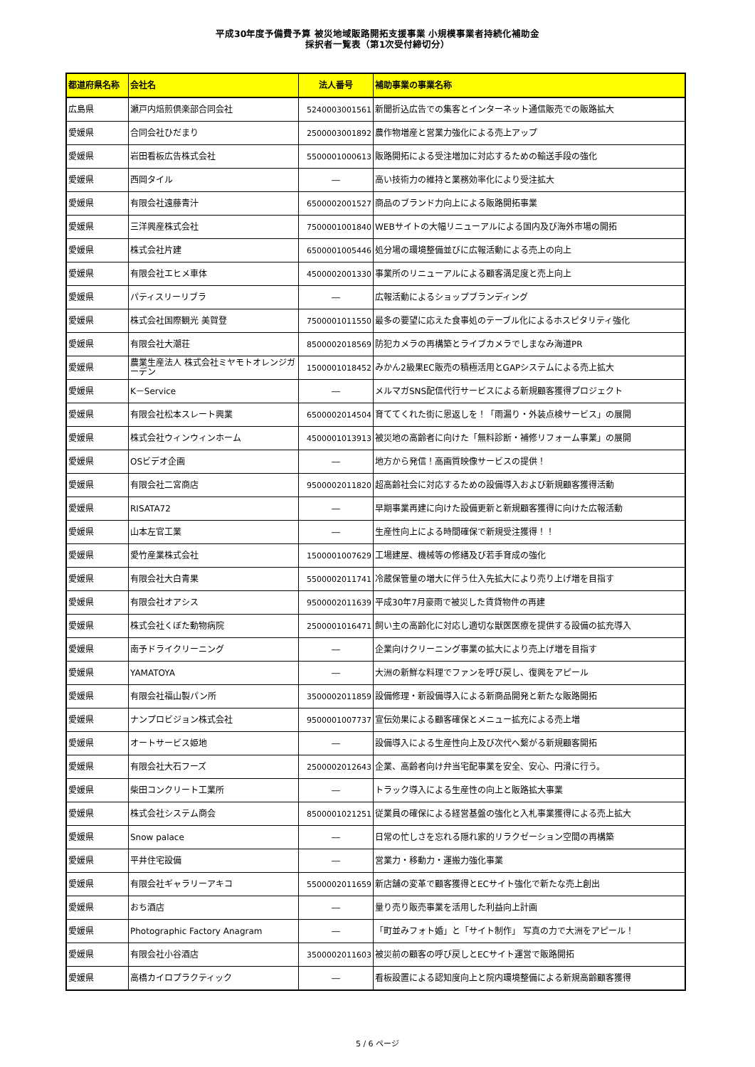平成30年度予備費予算 被災地域販路開拓支援事業 小規模事業者持続化補助金
採択者一覧表（第1次受付締切分）
| 都道府県名称 | 会社名 | 法人番号 | 補助事業の事業名称 |
| --- | --- | --- | --- |
| 広島県 | 瀬戸内焙煎倶楽部合同会社 | 5240003001561 | 新聞折込広告での集客とインターネット通信販売での販路拡大 |
| 愛媛県 | 合同会社ひだまり | 2500003001892 | 農作物増産と営業力強化による売上アップ |
| 愛媛県 | 岩田看板広告株式会社 | 5500001000613 | 販路開拓による受注増加に対応するための輸送手段の強化 |
| 愛媛県 | 西岡タイル | ― | 高い技術力の維持と業務効率化により受注拡大 |
| 愛媛県 | 有限会社遠藤青汁 | 6500002001527 | 商品のブランド力向上による販路開拓事業 |
| 愛媛県 | 三洋興産株式会社 | 7500001001840 | WEBサイトの大幅リニューアルによる国内及び海外市場の開拓 |
| 愛媛県 | 株式会社片建 | 6500001005446 | 処分場の環境整備並びに広報活動による売上の向上 |
| 愛媛県 | 有限会社エヒメ車体 | 4500002001330 | 事業所のリニューアルによる顧客満足度と売上向上 |
| 愛媛県 | パティスリーリブラ | ― | 広報活動によるショップブランディング |
| 愛媛県 | 株式会社国際観光 美賀登 | 7500001011550 | 最多の要望に応えた食事処のテーブル化によるホスピタリティ強化 |
| 愛媛県 | 有限会社大潮荘 | 8500002018569 | 防犯カメラの再構築とライブカメラでしまなみ海道PR |
| 愛媛県 | 農業生産法人 株式会社ミヤモトオレンジガーデン | 1500001018452 | みかん2級果EC販売の積極活用とGAPシステムによる売上拡大 |
| 愛媛県 | K－Service | ― | メルマガSNS配信代行サービスによる新規顧客獲得プロジェクト |
| 愛媛県 | 有限会社松本スレート興業 | 6500002014504 | 育ててくれた街に恩返しを！「雨漏り・外装点検サービス」の展開 |
| 愛媛県 | 株式会社ウィンウィンホーム | 4500001013913 | 被災地の高齢者に向けた「無料診断・補修リフォーム事業」の展開 |
| 愛媛県 | OSビデオ企画 | ― | 地方から発信！高画質映像サービスの提供！ |
| 愛媛県 | 有限会社二宮商店 | 9500002011820 | 超高齢社会に対応するための設備導入および新規顧客獲得活動 |
| 愛媛県 | RISATA72 | ― | 早期事業再建に向けた設備更新と新規顧客獲得に向けた広報活動 |
| 愛媛県 | 山本左官工業 | ― | 生産性向上による時間確保で新規受注獲得！！ |
| 愛媛県 | 愛竹産業株式会社 | 1500001007629 | 工場建屋、機械等の修繕及び若手育成の強化 |
| 愛媛県 | 有限会社大白青果 | 5500002011741 | 冷蔵保管量の増大に伴う仕入先拡大により売り上げ増を目指す |
| 愛媛県 | 有限会社オアシス | 9500002011639 | 平成30年7月豪雨で被災した賃貸物件の再建 |
| 愛媛県 | 株式会社くぼた動物病院 | 2500001016471 | 飼い主の高齢化に対応し適切な獣医医療を提供する設備の拡充導入 |
| 愛媛県 | 南予ドライクリーニング | ― | 企業向けクリーニング事業の拡大により売上げ増を目指す |
| 愛媛県 | YAMATOYA | ― | 大洲の新鮮な料理でファンを呼び戻し、復興をアピール |
| 愛媛県 | 有限会社福山製パン所 | 3500002011859 | 設備修理・新設備導入による新商品開発と新たな販路開拓 |
| 愛媛県 | ナンプロビジョン株式会社 | 9500001007737 | 宣伝効果による顧客確保とメニュー拡充による売上増 |
| 愛媛県 | オートサービス姫地 | ― | 設備導入による生産性向上及び次代へ繋がる新規顧客開拓 |
| 愛媛県 | 有限会社大石フーズ | 2500002012643 | 企業、高齢者向け弁当宅配事業を安全、安心、円滑に行う。 |
| 愛媛県 | 柴田コンクリート工業所 | ― | トラック導入による生産性の向上と販路拡大事業 |
| 愛媛県 | 株式会社システム商会 | 8500001021251 | 従業員の確保による経営基盤の強化と入札事業獲得による売上拡大 |
| 愛媛県 | Snow palace | ― | 日常の忙しさを忘れる隠れ家的リラクゼーション空間の再構築 |
| 愛媛県 | 平井住宅設備 | ― | 営業力・移動力・運搬力強化事業 |
| 愛媛県 | 有限会社ギャラリーアキコ | 5500002011659 | 新店舗の変革で顧客獲得とECサイト強化で新たな売上創出 |
| 愛媛県 | おち酒店 | ― | 量り売り販売事業を活用した利益向上計画 |
| 愛媛県 | Photographic Factory Anagram | ― | 「町並みフォト婚」と「サイト制作」 写真の力で大洲をアピール！ |
| 愛媛県 | 有限会社小谷酒店 | 3500002011603 | 被災前の顧客の呼び戻しとECサイト運営で販路開拓 |
| 愛媛県 | 高橋カイロプラクティック | ― | 看板設置による認知度向上と院内環境整備による新規高齢顧客獲得 |
5 / 6 ページ